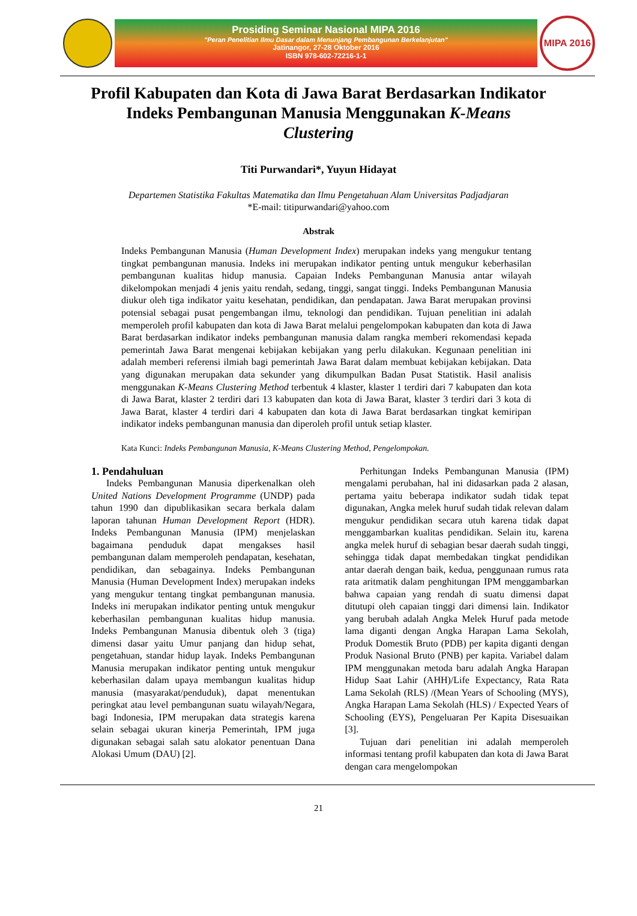Prosiding Seminar Nasional MIPA 2016
"Peran Penelitian Ilmu Dasar dalam Menunjang Pembangunan Berkelanjutan"
Jatinangor, 27-28 Oktober 2016
ISBN 978-602-72216-1-1
MIPA 2016
Profil Kabupaten dan Kota di Jawa Barat Berdasarkan Indikator Indeks Pembangunan Manusia Menggunakan K-Means Clustering
Titi Purwandari*, Yuyun Hidayat
Departemen Statistika Fakultas Matematika dan Ilmu Pengetahuan Alam Universitas Padjadjaran
*E-mail: titipurwandari@yahoo.com
Abstrak
Indeks Pembangunan Manusia (Human Development Index) merupakan indeks yang mengukur tentang tingkat pembangunan manusia. Indeks ini merupakan indikator penting untuk mengukur keberhasilan pembangunan kualitas hidup manusia. Capaian Indeks Pembangunan Manusia antar wilayah dikelompokan menjadi 4 jenis yaitu rendah, sedang, tinggi, sangat tinggi. Indeks Pembangunan Manusia diukur oleh tiga indikator yaitu kesehatan, pendidikan, dan pendapatan. Jawa Barat merupakan provinsi potensial sebagai pusat pengembangan ilmu, teknologi dan pendidikan. Tujuan penelitian ini adalah memperoleh profil kabupaten dan kota di Jawa Barat melalui pengelompokan kabupaten dan kota di Jawa Barat berdasarkan indikator indeks pembangunan manusia dalam rangka memberi rekomendasi kepada pemerintah Jawa Barat mengenai kebijakan kebijakan yang perlu dilakukan. Kegunaan penelitian ini adalah memberi referensi ilmiah bagi pemerintah Jawa Barat dalam membuat kebijakan kebijakan. Data yang digunakan merupakan data sekunder yang dikumpulkan Badan Pusat Statistik. Hasil analisis menggunakan K-Means Clustering Method terbentuk 4 klaster, klaster 1 terdiri dari 7 kabupaten dan kota di Jawa Barat, klaster 2 terdiri dari 13 kabupaten dan kota di Jawa Barat, klaster 3 terdiri dari 3 kota di Jawa Barat, klaster 4 terdiri dari 4 kabupaten dan kota di Jawa Barat berdasarkan tingkat kemiripan indikator indeks pembangunan manusia dan diperoleh profil untuk setiap klaster.
Kata Kunci: Indeks Pembangunan Manusia, K-Means Clustering Method, Pengelompokan.
1. Pendahuluan
Indeks Pembangunan Manusia diperkenalkan oleh United Nations Development Programme (UNDP) pada tahun 1990 dan dipublikasikan secara berkala dalam laporan tahunan Human Development Report (HDR). Indeks Pembangunan Manusia (IPM) menjelaskan bagaimana penduduk dapat mengakses hasil pembangunan dalam memperoleh pendapatan, kesehatan, pendidikan, dan sebagainya. Indeks Pembangunan Manusia (Human Development Index) merupakan indeks yang mengukur tentang tingkat pembangunan manusia. Indeks ini merupakan indikator penting untuk mengukur keberhasilan pembangunan kualitas hidup manusia. Indeks Pembangunan Manusia dibentuk oleh 3 (tiga) dimensi dasar yaitu Umur panjang dan hidup sehat, pengetahuan, standar hidup layak. Indeks Pembangunan Manusia merupakan indikator penting untuk mengukur keberhasilan dalam upaya membangun kualitas hidup manusia (masyarakat/penduduk), dapat menentukan peringkat atau level pembangunan suatu wilayah/Negara, bagi Indonesia, IPM merupakan data strategis karena selain sebagai ukuran kinerja Pemerintah, IPM juga digunakan sebagai salah satu alokator penentuan Dana Alokasi Umum (DAU) [2].
Perhitungan Indeks Pembangunan Manusia (IPM) mengalami perubahan, hal ini didasarkan pada 2 alasan, pertama yaitu beberapa indikator sudah tidak tepat digunakan, Angka melek huruf sudah tidak relevan dalam mengukur pendidikan secara utuh karena tidak dapat menggambarkan kualitas pendidikan. Selain itu, karena angka melek huruf di sebagian besar daerah sudah tinggi, sehingga tidak dapat membedakan tingkat pendidikan antar daerah dengan baik, kedua, penggunaan rumus rata rata aritmatik dalam penghitungan IPM menggambarkan bahwa capaian yang rendah di suatu dimensi dapat ditutupi oleh capaian tinggi dari dimensi lain. Indikator yang berubah adalah Angka Melek Huruf pada metode lama diganti dengan Angka Harapan Lama Sekolah, Produk Domestik Bruto (PDB) per kapita diganti dengan Produk Nasional Bruto (PNB) per kapita. Variabel dalam IPM menggunakan metoda baru adalah Angka Harapan Hidup Saat Lahir (AHH)/Life Expectancy, Rata Rata Lama Sekolah (RLS) /(Mean Years of Schooling (MYS), Angka Harapan Lama Sekolah (HLS) / Expected Years of Schooling (EYS), Pengeluaran Per Kapita Disesuaikan [3].
Tujuan dari penelitian ini adalah memperoleh informasi tentang profil kabupaten dan kota di Jawa Barat dengan cara mengelompokan
21